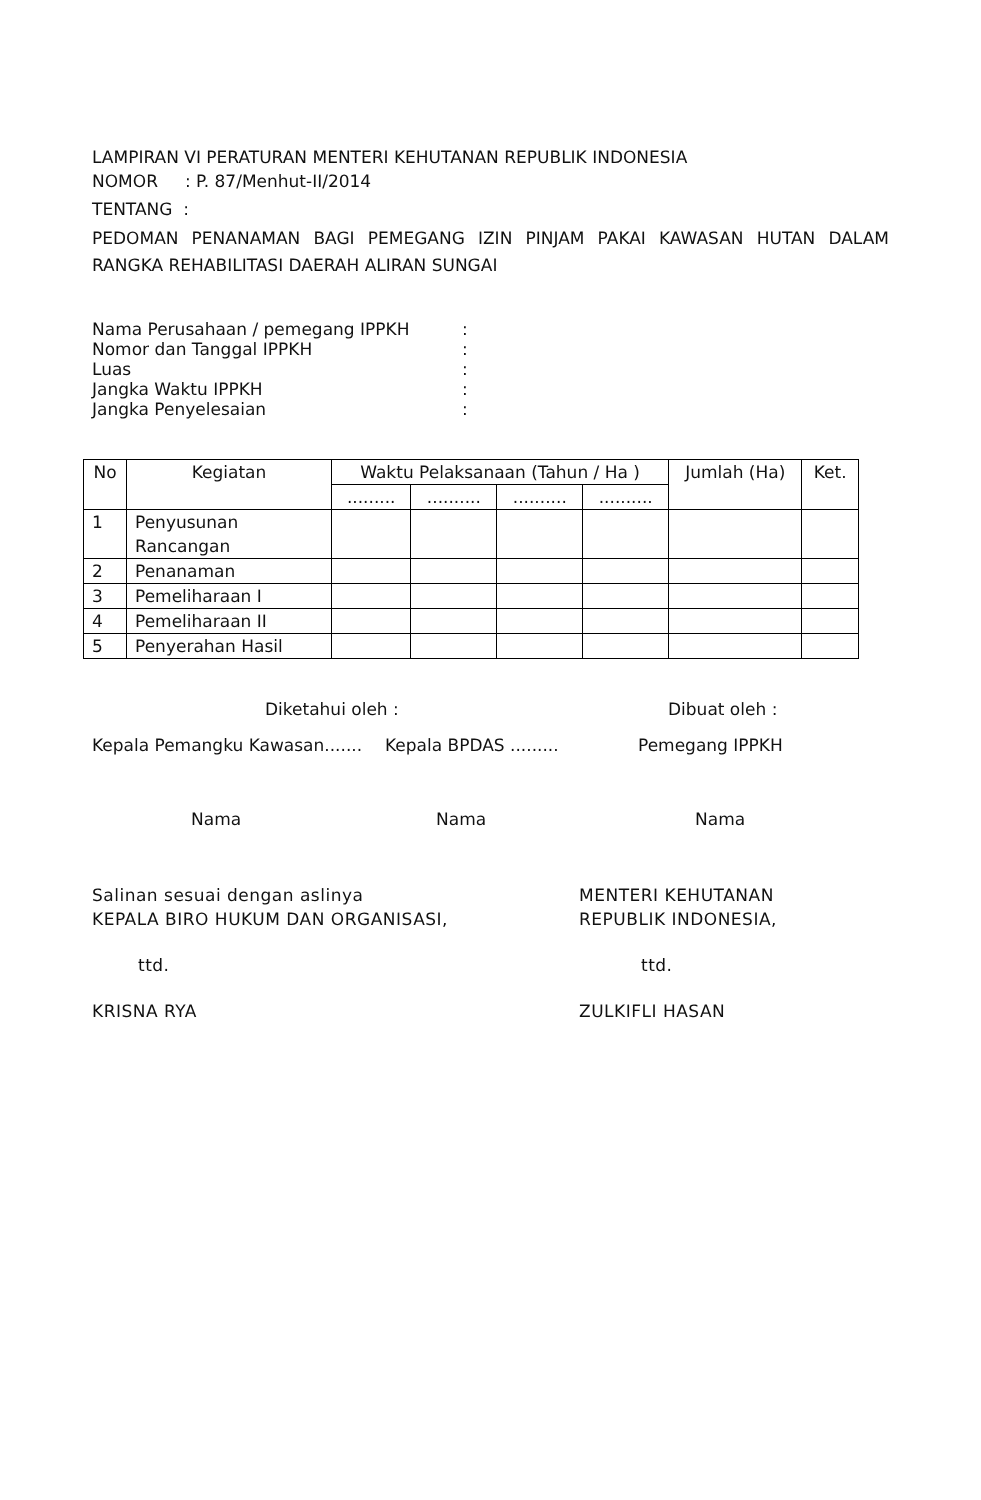LAMPIRAN VI PERATURAN MENTERI KEHUTANAN REPUBLIK INDONESIA
NOMOR : P. 87/Menhut-II/2014
TENTANG :
PEDOMAN PENANAMAN BAGI PEMEGANG IZIN PINJAM PAKAI KAWASAN HUTAN DALAM RANGKA REHABILITASI DAERAH ALIRAN SUNGAI
Nama Perusahaan / pemegang IPPKH:
Nomor dan Tanggal IPPKH:
Luas:
Jangka Waktu IPPKH:
Jangka Penyelesaian:
| No | Kegiatan | Waktu Pelaksanaan (Tahun / Ha ) | | | | Jumlah (Ha) | Ket. |
| --- | --- | --- | --- | --- | --- | --- | --- |
| | | ......... | .......... | .......... | .......... | | |
| 1 | Penyusunan Rancangan | | | | | | |
| 2 | Penanaman | | | | | | |
| 3 | Pemeliharaan I | | | | | | |
| 4 | Pemeliharaan II | | | | | | |
| 5 | Penyerahan Hasil | | | | | | |
Diketahui oleh : Dibuat oleh :
Kepala Pemangku Kawasan....... Kepala BPDAS ......... Pemegang IPPKH
Nama Nama Nama
Salinan sesuai dengan aslinya
KEPALA BIRO HUKUM DAN ORGANISASI,
ttd.
KRISNA RYA
MENTERI KEHUTANAN
REPUBLIK INDONESIA,
ttd.
ZULKIFLI HASAN